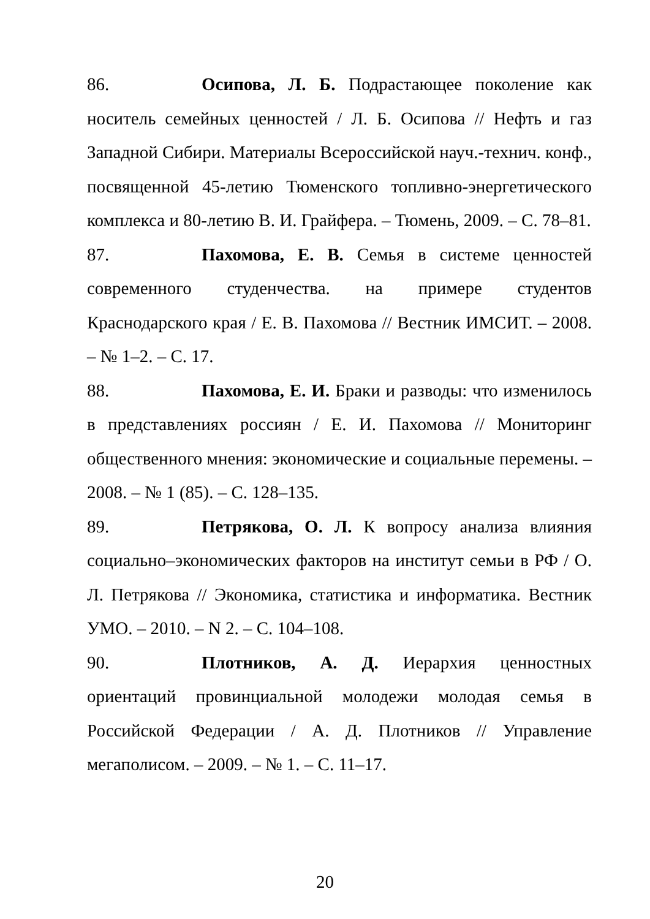86. Осипова, Л. Б. Подрастающее поколение как носитель семейных ценностей / Л. Б. Осипова // Нефть и газ Западной Сибири. Материалы Всероссийской науч.-технич. конф., посвященной 45-летию Тюменского топливно-энергетического комплекса и 80-летию В. И. Грайфера. – Тюмень, 2009. – С. 78–81.
87. Пахомова, Е. В. Семья в системе ценностей современного студенчества. на примере студентов Краснодарского края / Е. В. Пахомова // Вестник ИМСИТ. – 2008. – № 1–2. – С. 17.
88. Пахомова, Е. И. Браки и разводы: что изменилось в представлениях россиян / Е. И. Пахомова // Мониторинг общественного мнения: экономические и социальные перемены. – 2008. – № 1 (85). – С. 128–135.
89. Петрякова, О. Л. К вопросу анализа влияния социально–экономических факторов на институт семьи в РФ / О. Л. Петрякова // Экономика, статистика и информатика. Вестник УМО. – 2010. – N 2. – С. 104–108.
90. Плотников, А. Д. Иерархия ценностных ориентаций провинциальной молодежи молодая семья в Российской Федерации / А. Д. Плотников // Управление мегаполисом. – 2009. – № 1. – С. 11–17.
20